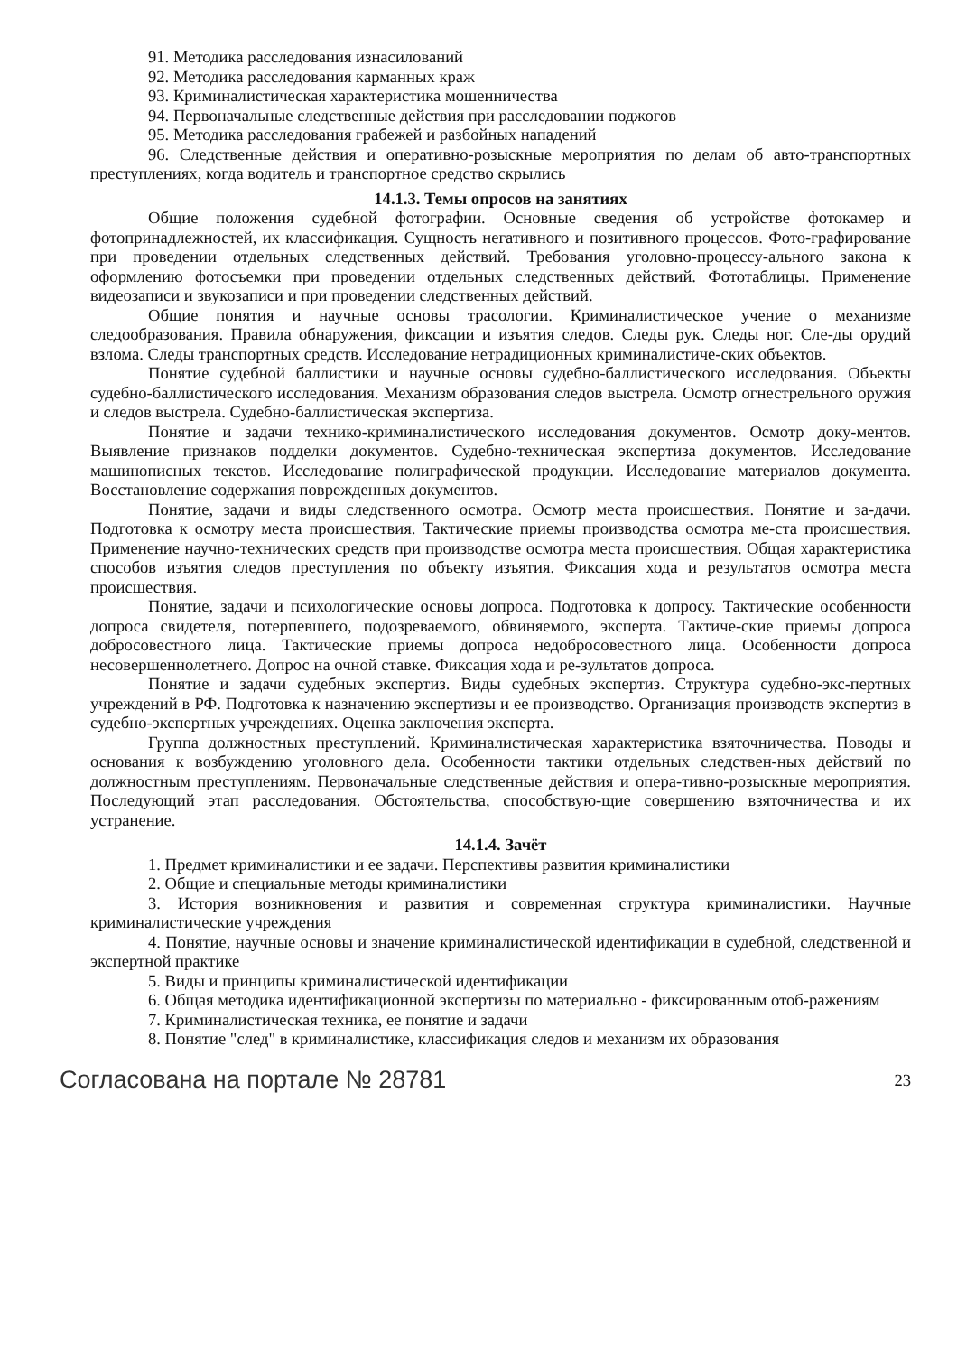91. Методика расследования изнасилований
92. Методика расследования карманных краж
93. Криминалистическая характеристика мошенничества
94. Первоначальные следственные действия при расследовании поджогов
95. Методика расследования грабежей и разбойных нападений
96. Следственные действия и оперативно-розыскные мероприятия по делам об авто-транспортных преступлениях, когда водитель и транспортное средство скрылись
14.1.3. Темы опросов на занятиях
Общие положения судебной фотографии. Основные сведения об устройстве фотокамер и фотопринадлежностей, их классификация. Сущность негативного и позитивного процессов. Фото-графирование при проведении отдельных следственных действий. Требования уголовно-процессу-ального закона к оформлению фотосъемки при проведении отдельных следственных действий. Фототаблицы. Применение видеозаписи и звукозаписи и при проведении следственных действий.
Общие понятия и научные основы трасологии. Криминалистическое учение о механизме следообразования. Правила обнаружения, фиксации и изъятия следов. Следы рук. Следы ног. Сле-ды орудий взлома. Следы транспортных средств. Исследование нетрадиционных криминалистиче-ских объектов.
Понятие судебной баллистики и научные основы судебно-баллистического исследования. Объекты судебно-баллистического исследования. Механизм образования следов выстрела. Осмотр огнестрельного оружия и следов выстрела. Судебно-баллистическая экспертиза.
Понятие и задачи технико-криминалистического исследования документов. Осмотр доку-ментов. Выявление признаков подделки документов. Судебно-техническая экспертиза документов. Исследование машинописных текстов. Исследование полиграфической продукции. Исследование материалов документа. Восстановление содержания поврежденных документов.
Понятие, задачи и виды следственного осмотра. Осмотр места происшествия. Понятие и за-дачи. Подготовка к осмотру места происшествия. Тактические приемы производства осмотра ме-ста происшествия. Применение научно-технических средств при производстве осмотра места происшествия. Общая характеристика способов изъятия следов преступления по объекту изъятия. Фиксация хода и результатов осмотра места происшествия.
Понятие, задачи и психологические основы допроса. Подготовка к допросу. Тактические особенности допроса свидетеля, потерпевшего, подозреваемого, обвиняемого, эксперта. Тактиче-ские приемы допроса добросовестного лица. Тактические приемы допроса недобросовестного лица. Особенности допроса несовершеннолетнего. Допрос на очной ставке. Фиксация хода и ре-зультатов допроса.
Понятие и задачи судебных экспертиз. Виды судебных экспертиз. Структура судебно-экс-пертных учреждений в РФ. Подготовка к назначению экспертизы и ее производство. Организация производств экспертиз в судебно-экспертных учреждениях. Оценка заключения эксперта.
Группа должностных преступлений. Криминалистическая характеристика взяточничества. Поводы и основания к возбуждению уголовного дела. Особенности тактики отдельных следствен-ных действий по должностным преступлениям. Первоначальные следственные действия и опера-тивно-розыскные мероприятия. Последующий этап расследования. Обстоятельства, способствую-щие совершению взяточничества и их устранение.
14.1.4. Зачёт
1. Предмет криминалистики и ее задачи. Перспективы развития криминалистики
2. Общие и специальные методы криминалистики
3. История возникновения и развития и современная структура криминалистики. Научные криминалистические учреждения
4. Понятие, научные основы и значение криминалистической идентификации в судебной, следственной и экспертной практике
5. Виды и принципы криминалистической идентификации
6. Общая методика идентификационной экспертизы по материально - фиксированным отоб-ражениям
7. Криминалистическая техника, ее понятие и задачи
8. Понятие "след" в криминалистике, классификация следов и механизм их образования
Согласована на портале № 28781 23